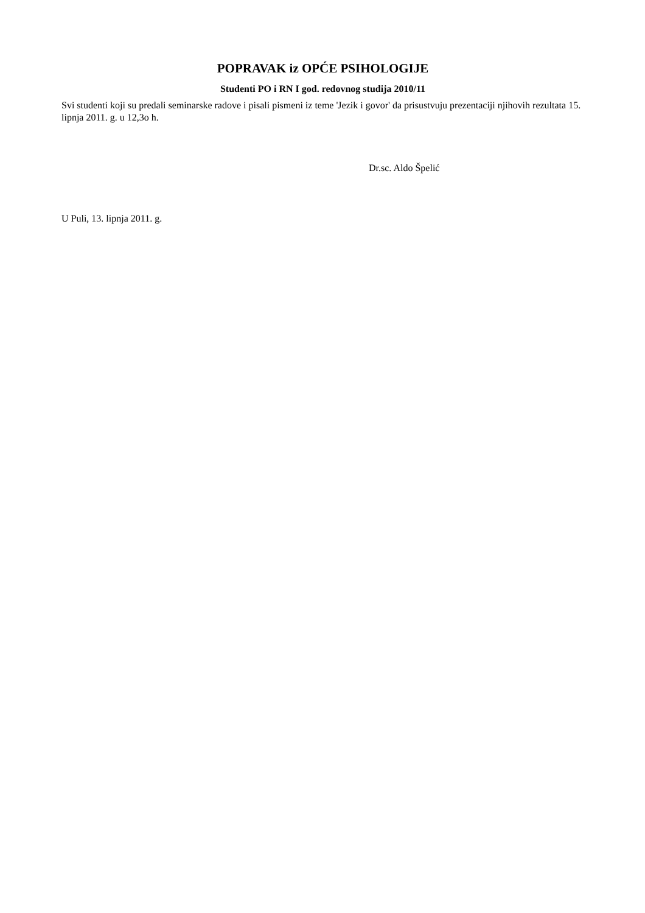POPRAVAK iz OPĆE PSIHOLOGIJE
Studenti PO i RN I god. redovnog studija 2010/11
Svi studenti koji su predali seminarske radove i pisali pismeni iz teme 'Jezik i govor' da prisustvuju prezentaciji njihovih rezultata 15. lipnja 2011. g. u 12,3o h.
Dr.sc. Aldo Špelić
U Puli, 13. lipnja 2011. g.